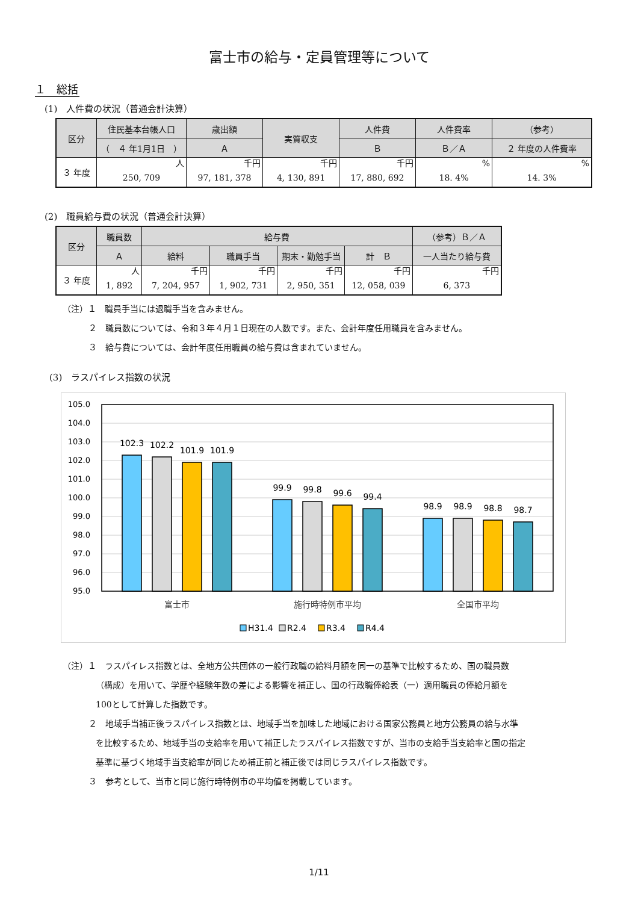富士市の給与・定員管理等について
１　総括
(1)　人件費の状況（普通会計決算）
| 区分 | 住民基本台帳人口 | 歳出額 | 実質収支 | 人件費 | 人件費率 | （参考） |
| --- | --- | --- | --- | --- | --- | --- |
| | （ ４ 年1月1日 ） | Ａ | | Ｂ | Ｂ／Ａ | ２ 年度の人件費率 |
| ３ 年度 | 人 | 千円 | 千円 | 千円 | % | % |
| | 250, 709 | 97, 181, 378 | 4, 130, 891 | 17, 880, 692 | 18. 4% | 14. 3% |
(2)　職員給与費の状況（普通会計決算）
| 区分 | 職員数 | 給与費 | | | | （参考）Ｂ／Ａ |
| --- | --- | --- | --- | --- | --- | --- |
| | Ａ | 給料 | 職員手当 | 期末・勤勉手当 | 計 Ｂ | 一人当たり給与費 |
| ３ 年度 | 人 | 千円 | 千円 | 千円 | 千円 | 千円 |
| | 1, 892 | 7, 204, 957 | 1, 902, 731 | 2, 950, 351 | 12, 058, 039 | 6, 373 |
（注）１　職員手当には退職手当を含みません。
２　職員数については、令和３年４月１日現在の人数です。また、会計年度任用職員を含みません。
３　給与費については、会計年度任用職員の給与費は含まれていません。
(3)　ラスパイレス指数の状況
105.0
104.0
103.0
102.0
101.0
100.0
99.0
98.0
97.0
96.0
95.0
102.3
102.2
101.9
101.9
99.9
99.8
99.6
99.4
98.9
98.9
98.8
98.7
富士市
施行時特例市平均
全国市平均
H31.4
R2.4
R3.4
R4.4
（注）１　ラスパイレス指数とは、全地方公共団体の一般行政職の給料月額を同一の基準で比較するため、国の職員数
（構成）を用いて、学歴や経験年数の差による影響を補正し、国の行政職俸給表（一）適用職員の俸給月額を
100として計算した指数です。
２　地域手当補正後ラスパイレス指数とは、地域手当を加味した地域における国家公務員と地方公務員の給与水準
を比較するため、地域手当の支給率を用いて補正したラスパイレス指数ですが、当市の支給手当支給率と国の指定
基準に基づく地域手当支給率が同じため補正前と補正後では同じラスパイレス指数です。
３　参考として、当市と同じ施行時特例市の平均値を掲載しています。
1/11